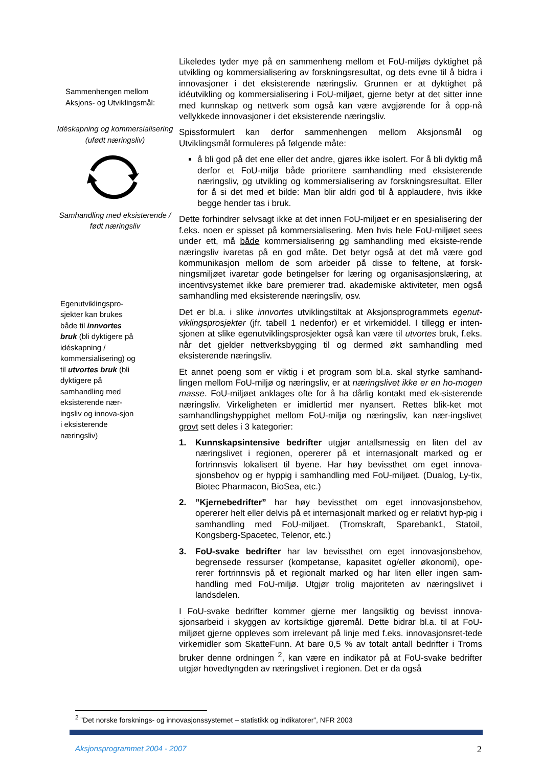Sammenhengen mellom Aksjons- og Utviklingsmål:
Idéskapning og kommersialisering (ufødt næringsliv)
Samhandling med eksisterende / født næringsliv
Egenutviklingspro-sjekter kan brukes både til innvortes bruk (bli dyktigere på idéskapning / kommersialisering) og til utvortes bruk (bli dyktigere på samhandling med eksisterende nær-ingsliv og innova-sjon i eksisterende næringsliv)
Likeledes tyder mye på en sammenheng mellom et FoU-miljøs dyktighet på utvikling og kommersialisering av forskningsresultat, og dets evne til å bidra i innovasjoner i det eksisterende næringsliv. Grunnen er at dyktighet på idéutvikling og kommersialisering i FoU-miljøet, gjerne betyr at det sitter inne med kunnskap og nettverk som også kan være avgjørende for å opp-nå vellykkede innovasjoner i det eksisterende næringsliv.
Spissformulert kan derfor sammenhengen mellom Aksjonsmål og Utviklingsmål formuleres på følgende måte:
å bli god på det ene eller det andre, gjøres ikke isolert. For å bli dyktig må derfor et FoU-miljø både prioritere samhandling med eksisterende næringsliv, og utvikling og kommersialisering av forskningsresultat. Eller for å si det med et bilde: Man blir aldri god til å applaudere, hvis ikke begge hender tas i bruk.
Dette forhindrer selvsagt ikke at det innen FoU-miljøet er en spesialisering der f.eks. noen er spisset på kommersialisering. Men hvis hele FoU-miljøet sees under ett, må både kommersialisering og samhandling med eksiste-rende næringsliv ivaretas på en god måte. Det betyr også at det må være god kommunikasjon mellom de som arbeider på disse to feltene, at forsk-ningsmiljøet ivaretar gode betingelser for læring og organisasjonslæring, at incentivsystemet ikke bare premierer trad. akademiske aktiviteter, men også samhandling med eksisterende næringsliv, osv.
Det er bl.a. i slike innvortes utviklingstiltak at Aksjonsprogrammets egenut-viklingsprosjekter (jfr. tabell 1 nedenfor) er et virkemiddel. I tillegg er inten-sjonen at slike egenutviklingsprosjekter også kan være til utvortes bruk, f.eks. når det gjelder nettverksbygging til og dermed økt samhandling med eksisterende næringsliv.
Et annet poeng som er viktig i et program som bl.a. skal styrke samhand-lingen mellom FoU-miljø og næringsliv, er at næringslivet ikke er en ho-mogen masse. FoU-miljøet anklages ofte for å ha dårlig kontakt med ek-sisterende næringsliv. Virkeligheten er imidlertid mer nyansert. Rettes blik-ket mot samhandlingshyppighet mellom FoU-miljø og næringsliv, kan nær-ingslivet grovt sett deles i 3 kategorier:
1. Kunnskapsintensive bedrifter utgjør antallsmessig en liten del av næringslivet i regionen, opererer på et internasjonalt marked og er fortrinnsvis lokalisert til byene. Har høy bevissthet om eget innova-sjonsbehov og er hyppig i samhandling med FoU-miljøet. (Dualog, Ly-tix, Biotec Pharmacon, BioSea, etc.)
2.”Kjernebedrifter” har høy bevissthet om eget innovasjonsbehov, opererer helt eller delvis på et internasjonalt marked og er relativt hyp-pig i samhandling med FoU-miljøet. (Tromskraft, Sparebank1, Statoil, Kongsberg-Spacetec, Telenor, etc.)
3. FoU-svake bedrifter har lav bevissthet om eget innovasjonsbehov, begrensede ressurser (kompetanse, kapasitet og/eller økonomi), ope-rerer fortrinnsvis på et regionalt marked og har liten eller ingen sam-handling med FoU-miljø. Utgjør trolig majoriteten av næringslivet i landsdelen.
I FoU-svake bedrifter kommer gjerne mer langsiktig og bevisst innova-sjonsarbeid i skyggen av kortsiktige gjøremål. Dette bidrar bl.a. til at FoU-miljøet gjerne oppleves som irrelevant på linje med f.eks. innovasjonsret-tede virkemidler som SkatteFunn. At bare 0,5 % av totalt antall bedrifter i Troms bruker denne ordningen <sup>2</sup>, kan være en indikator på at FoU-svake bedrifter utgjør hovedtyngden av næringslivet i regionen. Det er da også
<sup>2</sup> ”Det norske forsknings- og innovasjonssystemet – statistikk og indikatorer”, NFR 2003
Aksjonsprogrammet 2004 - 2007 2